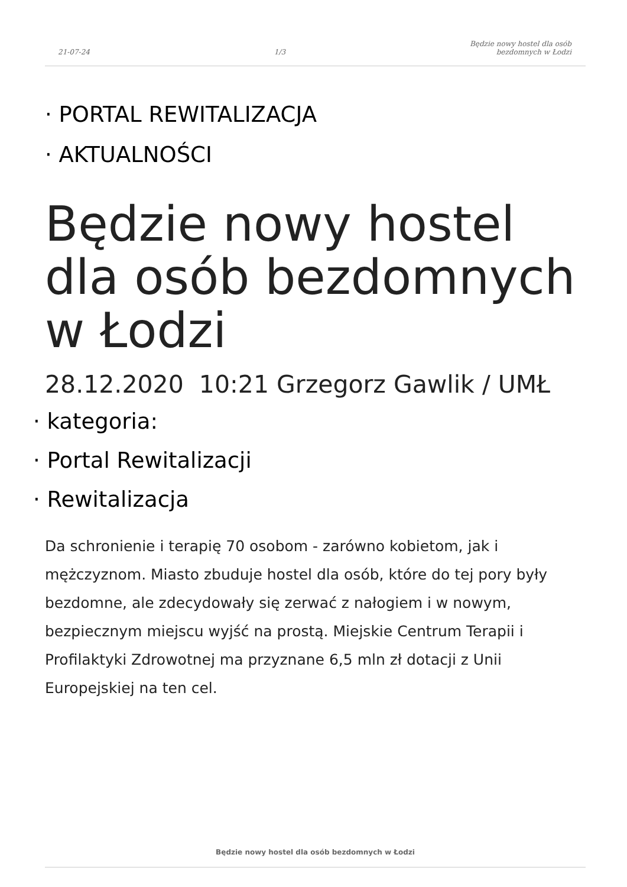21-07-24
1/3
Będzie nowy hostel dla osób
bezdomnych w Łodzi
· PORTAL REWITALIZACJA
· AKTUALNOŚCI
Będzie nowy hostel dla osób bezdomnych w Łodzi
28.12.2020 10:21 Grzegorz Gawlik / UMŁ
· kategoria:
· Portal Rewitalizacji
· Rewitalizacja
Da schronienie i terapię 70 osobom - zarówno kobietom, jak i mężczyznom. Miasto zbuduje hostel dla osób, które do tej pory były bezdomne, ale zdecydowały się zerwać z nałogiem i w nowym, bezpiecznym miejscu wyjść na prostą. Miejskie Centrum Terapii i Profilaktyki Zdrowotnej ma przyznane 6,5 mln zł dotacji z Unii Europejskiej na ten cel.
Będzie nowy hostel dla osób bezdomnych w Łodzi